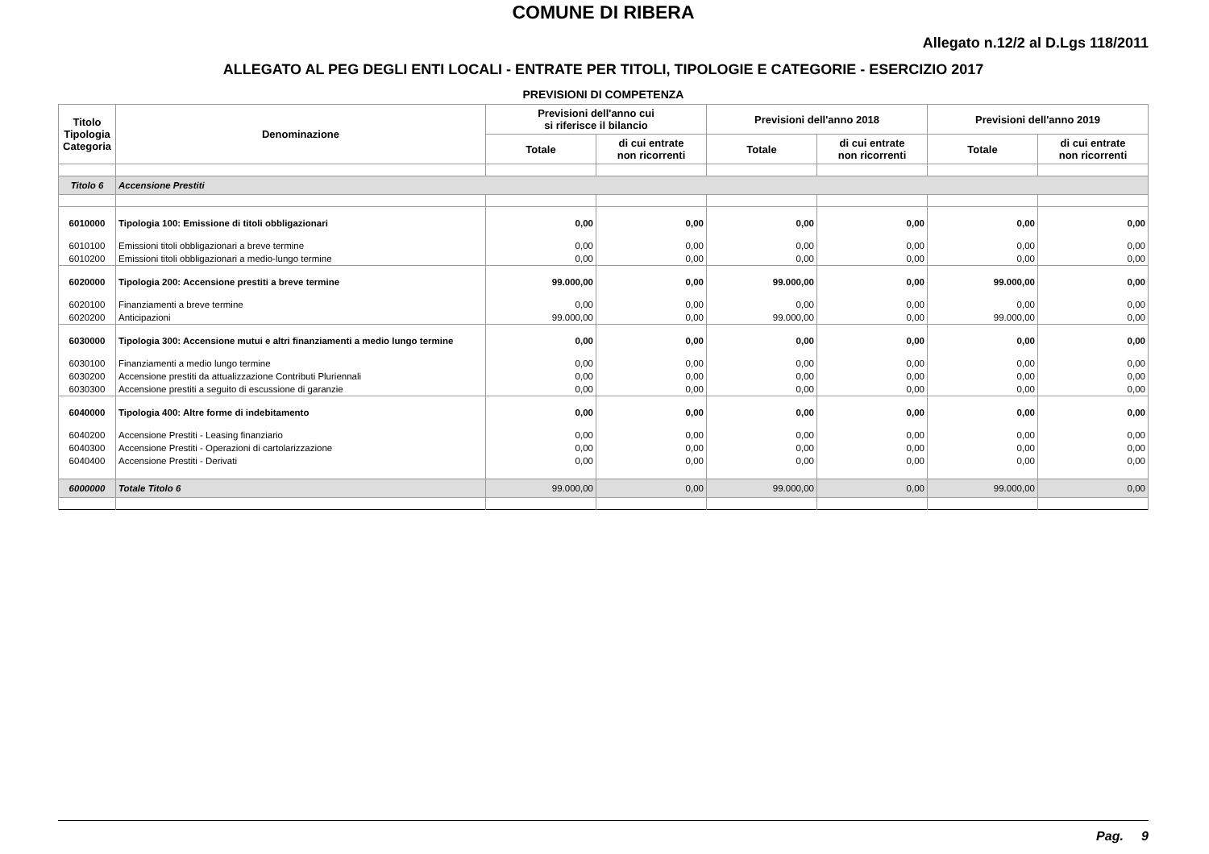COMUNE DI RIBERA
Allegato n.12/2 al D.Lgs 118/2011
ALLEGATO AL PEG DEGLI ENTI LOCALI - ENTRATE PER TITOLI, TIPOLOGIE E CATEGORIE - ESERCIZIO 2017
PREVISIONI DI COMPETENZA
| Titolo Tipologia Categoria | Denominazione | Previsioni dell'anno cui si riferisce il bilancio | | Previsioni dell'anno 2018 | | Previsioni dell'anno 2019 | |
| --- | --- | --- | --- | --- | --- | --- | --- |
| | | Totale | di cui entrate non ricorrenti | Totale | di cui entrate non ricorrenti | Totale | di cui entrate non ricorrenti |
| Titolo 6 | Accensione Prestiti | | | | | | |
| 6010000 | Tipologia 100: Emissione di titoli obbligazionari | 0,00 | 0,00 | 0,00 | 0,00 | 0,00 | 0,00 |
| 6010100 | Emissioni titoli obbligazionari a breve termine | 0,00 | 0,00 | 0,00 | 0,00 | 0,00 | 0,00 |
| 6010200 | Emissioni titoli obbligazionari a medio-lungo termine | 0,00 | 0,00 | 0,00 | 0,00 | 0,00 | 0,00 |
| 6020000 | Tipologia 200: Accensione prestiti a breve termine | 99.000,00 | 0,00 | 99.000,00 | 0,00 | 99.000,00 | 0,00 |
| 6020100 | Finanziamenti a breve termine | 0,00 | 0,00 | 0,00 | 0,00 | 0,00 | 0,00 |
| 6020200 | Anticipazioni | 99.000,00 | 0,00 | 99.000,00 | 0,00 | 99.000,00 | 0,00 |
| 6030000 | Tipologia 300: Accensione mutui e altri finanziamenti a medio lungo termine | 0,00 | 0,00 | 0,00 | 0,00 | 0,00 | 0,00 |
| 6030100 | Finanziamenti a medio lungo termine | 0,00 | 0,00 | 0,00 | 0,00 | 0,00 | 0,00 |
| 6030200 | Accensione prestiti da attualizzazione Contributi Pluriennali | 0,00 | 0,00 | 0,00 | 0,00 | 0,00 | 0,00 |
| 6030300 | Accensione prestiti a seguito di escussione di garanzie | 0,00 | 0,00 | 0,00 | 0,00 | 0,00 | 0,00 |
| 6040000 | Tipologia 400: Altre forme di indebitamento | 0,00 | 0,00 | 0,00 | 0,00 | 0,00 | 0,00 |
| 6040200 | Accensione Prestiti - Leasing finanziario | 0,00 | 0,00 | 0,00 | 0,00 | 0,00 | 0,00 |
| 6040300 | Accensione Prestiti - Operazioni di cartolarizzazione | 0,00 | 0,00 | 0,00 | 0,00 | 0,00 | 0,00 |
| 6040400 | Accensione Prestiti - Derivati | 0,00 | 0,00 | 0,00 | 0,00 | 0,00 | 0,00 |
| 6000000 | Totale Titolo 6 | 99.000,00 | 0,00 | 99.000,00 | 0,00 | 99.000,00 | 0,00 |
Pag. 9